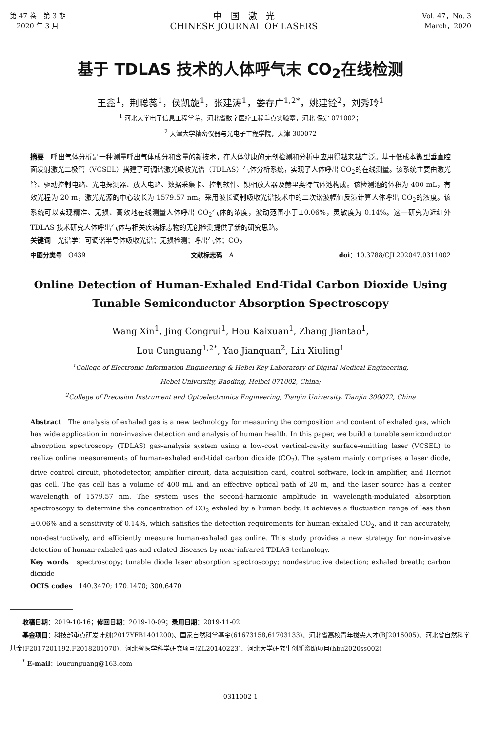第 47 卷　第 3 期
　2020 年 3 月
中　国　激　光
CHINESE JOURNAL OF LASERS
Vol. 47，No. 3
March，2020
基于 TDLAS 技术的人体呼气末 CO<sub>2</sub>在线检测
王鑫<sup>1</sup>，荆聪蕊<sup>1</sup>，侯凯旋<sup>1</sup>，张建涛<sup>1</sup>，娄存广<sup>1,2*</sup>，姚建铨<sup>2</sup>，刘秀玲<sup>1</sup>
<sup>1</sup> 河北大学电子信息工程学院，河北省数字医疗工程重点实验室，河北 保定 071002；
<sup>2</sup> 天津大学精密仪器与光电子工程学院，天津 300072
摘要　呼出气体分析是一种测量呼出气体成分和含量的新技术，在人体健康的无创检测和分析中应用得越来越广泛。基于低成本微型垂直腔面发射激光二极管（VCSEL）搭建了可调谐激光吸收光谱（TDLAS）气体分析系统，实现了人体呼出 CO<sub>2</sub>的在线测量。该系统主要由激光管、驱动控制电路、光电探测器、放大电路、数据采集卡、控制软件、锁相放大器及赫里奥特气体池构成。该检测池的体积为 400 mL，有效光程为 20 m，激光光源的中心波长为 1579.57 nm。采用波长调制吸收光谱技术中的二次谐波幅值反演计算人体呼出 CO<sub>2</sub>的浓度。该系统可以实现精准、无损、高效地在线测量人体呼出 CO<sub>2</sub>气体的浓度，波动范围小于±0.06%，灵敏度为 0.14%。这一研究为近红外 TDLAS 技术研究人体呼出气体与相关疾病标志物的无创检测提供了新的研究思路。
关键词　光谱学；可调谐半导体吸收光谱；无损检测；呼出气体；CO<sub>2</sub>
中图分类号　O439 文献标志码　A doi：10.3788/CJL202047.0311002
Online Detection of Human-Exhaled End-Tidal Carbon Dioxide Using Tunable Semiconductor Absorption Spectroscopy
Wang Xin<sup>1</sup>, Jing Congrui<sup>1</sup>, Hou Kaixuan<sup>1</sup>, Zhang Jiantao<sup>1</sup>,
Lou Cunguang<sup>1,2*</sup>, Yao Jianquan<sup>2</sup>, Liu Xiuling<sup>1</sup>
<sup>1</sup> College of Electronic Information Engineering & Hebei Key Laboratory of Digital Medical Engineering,
Hebei University, Baoding, Heibei 071002, China;
<sup>2</sup> College of Precision Instrument and Optoelectronics Engineering, Tianjin University, Tianjin 300072, China
Abstract　The analysis of exhaled gas is a new technology for measuring the composition and content of exhaled gas, which has wide application in non-invasive detection and analysis of human health. In this paper, we build a tunable semiconductor absorption spectroscopy (TDLAS) gas-analysis system using a low-cost vertical-cavity surface-emitting laser (VCSEL) to realize online measurements of human-exhaled end-tidal carbon dioxide (CO<sub>2</sub>). The system mainly comprises a laser diode, drive control circuit, photodetector, amplifier circuit, data acquisition card, control software, lock-in amplifier, and Herriot gas cell. The gas cell has a volume of 400 mL and an effective optical path of 20 m, and the laser source has a center wavelength of 1579.57 nm. The system uses the second-harmonic amplitude in wavelength-modulated absorption spectroscopy to determine the concentration of CO<sub>2</sub> exhaled by a human body. It achieves a fluctuation range of less than ±0.06% and a sensitivity of 0.14%, which satisfies the detection requirements for human-exhaled CO<sub>2</sub>, and it can accurately, non-destructively, and efficiently measure human-exhaled gas online. This study provides a new strategy for non-invasive detection of human-exhaled gas and related diseases by near-infrared TDLAS technology.
Key words　spectroscopy; tunable diode laser absorption spectroscopy; nondestructive detection; exhaled breath; carbon dioxide
OCIS codes　140.3470; 170.1470; 300.6470
　　收稿日期：2019-10-16；修回日期：2019-10-09；录用日期：2019-11-02
　　基金项目：科技部重点研发计划(2017YFB1401200)、国家自然科学基金(61673158,61703133)、河北省高校青年拔尖人才(BJ2016005)、河北省自然科学基金(F2017201192,F2018201070)、河北省医学科学研究项目(ZL20140223)、河北大学研究生创新资助项目(hbu2020ss002)
　　<sup>*</sup> E-mail：loucunguang@163.com
0311002-1